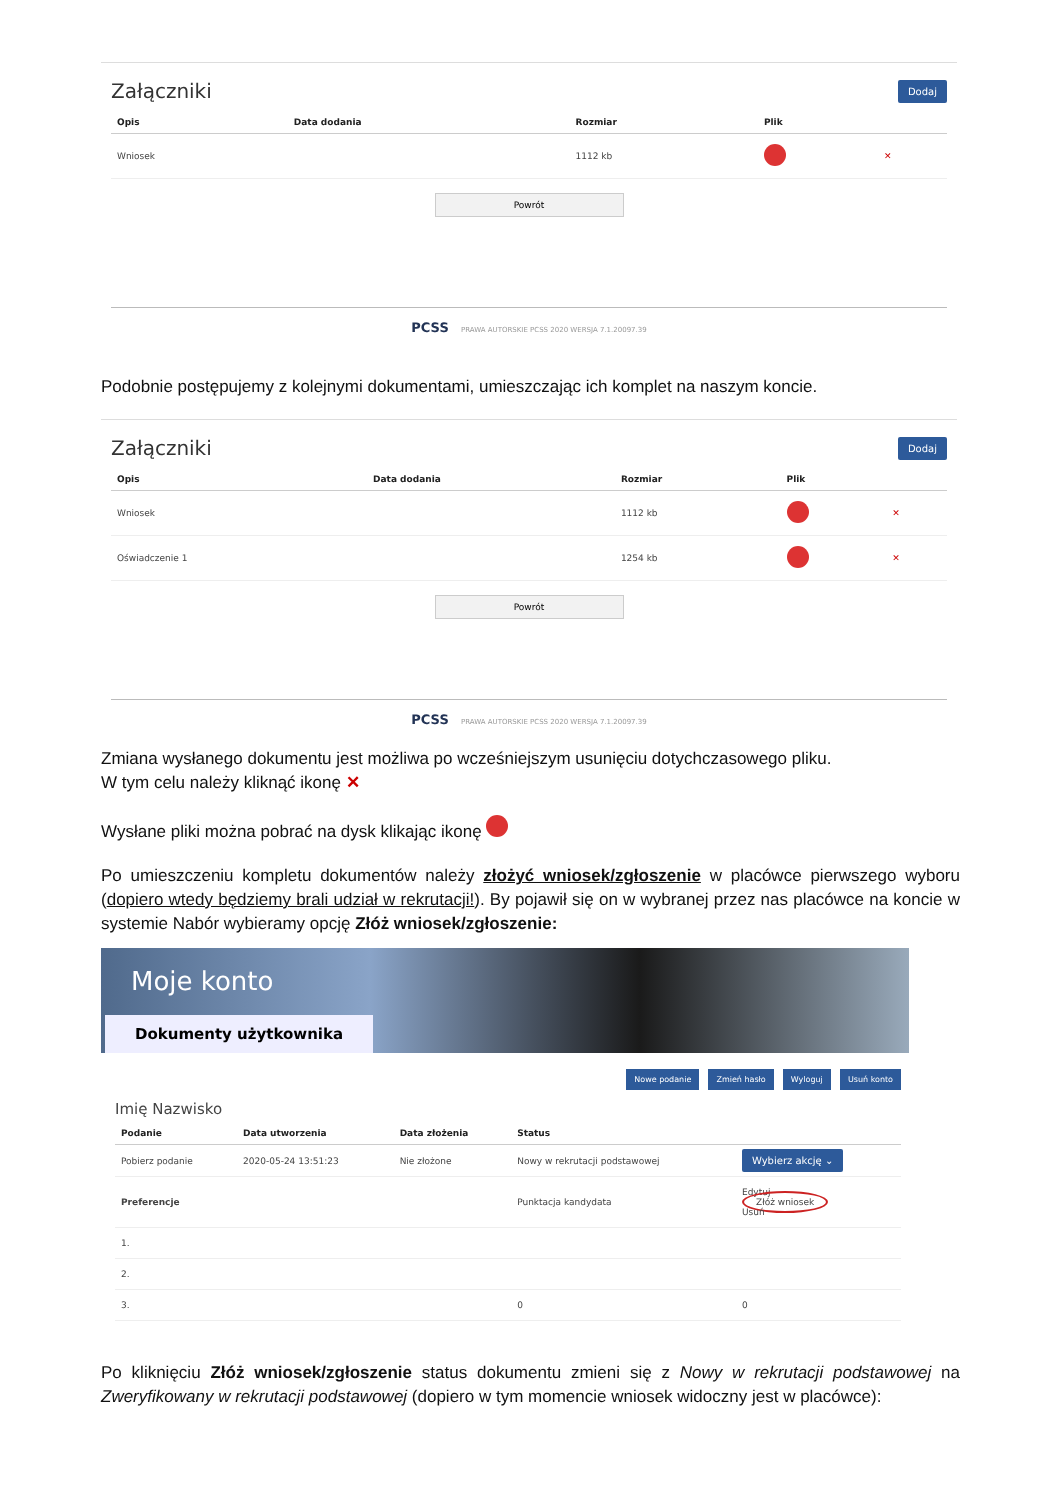Załączniki
Dodaj
| Opis | Data dodania | Rozmiar | Plik | |
| --- | --- | --- | --- | --- |
| Wniosek | | 1112 kb | | ✕ |
Powrót
PCSS PRAWA AUTORSKIE PCSS 2020 WERSJA 7.1.20097.39
Podobnie postępujemy z kolejnymi dokumentami, umieszczając ich komplet na naszym koncie.
Załączniki
Dodaj
| Opis | Data dodania | Rozmiar | Plik | |
| --- | --- | --- | --- | --- |
| Wniosek | | 1112 kb | | ✕ |
| Oświadczenie 1 | | 1254 kb | | ✕ |
Powrót
PCSS PRAWA AUTORSKIE PCSS 2020 WERSJA 7.1.20097.39
Zmiana wysłanego dokumentu jest możliwa po wcześniejszym usunięciu dotychczasowego pliku.
W tym celu należy kliknąć ikonę ✕
Wysłane pliki można pobrać na dysk klikając ikonę
Po umieszczeniu kompletu dokumentów należy złożyć wniosek/zgłoszenie w placówce pierwszego wyboru (dopiero wtedy będziemy brali udział w rekrutacji!). By pojawił się on w wybranej przez nas placówce na koncie w systemie Nabór wybieramy opcję Złóż wniosek/zgłoszenie:
Moje konto
Dokumenty użytkownika
Nowe podanie Zmień hasło Wyloguj Usuń konto
Imię Nazwisko
| Podanie | Data utworzenia | Data złożenia | Status | |
| --- | --- | --- | --- | --- |
| Pobierz podanie | 2020-05-24 13:51:23 | Nie złożone | Nowy w rekrutacji podstawowej | Wybierz akcję ⌄ |
| Preferencje | | | Punktacja kandydata | Edytuj Złóż wniosek Usuń |
| 1. | | | | |
| 2. | | | | |
| 3. | | | 0 | 0 |
Po kliknięciu Złóż wniosek/zgłoszenie status dokumentu zmieni się z Nowy w rekrutacji podstawowej na Zweryfikowany w rekrutacji podstawowej (dopiero w tym momencie wniosek widoczny jest w placówce):